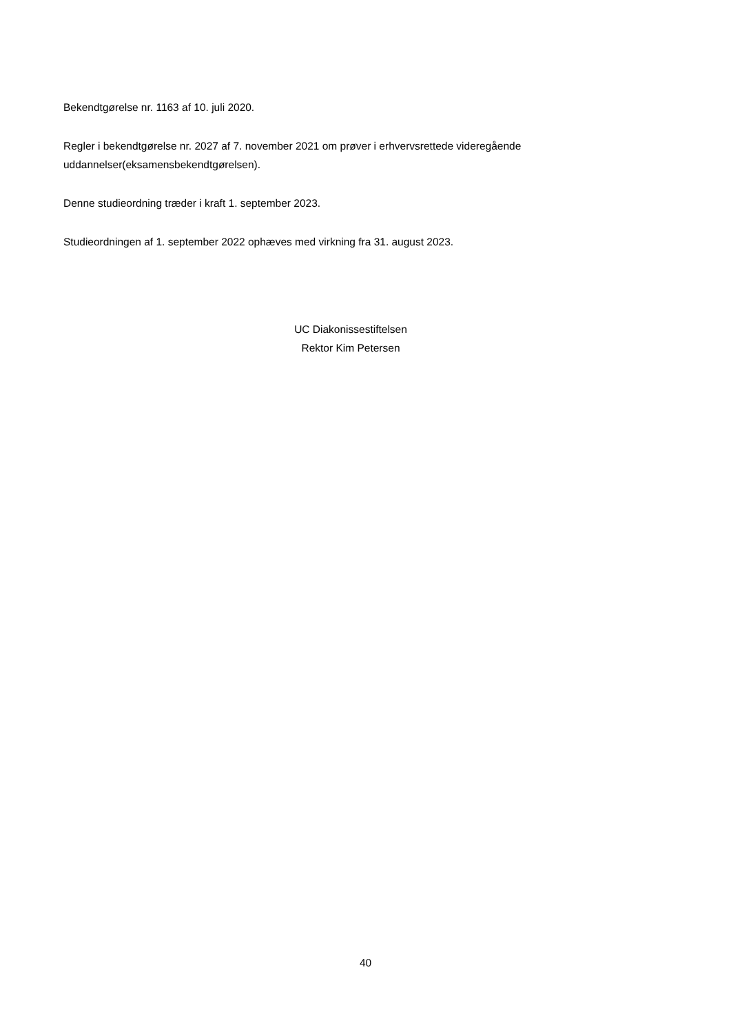Bekendtgørelse nr. 1163 af 10. juli 2020.
Regler i bekendtgørelse nr. 2027 af 7. november 2021 om prøver i erhvervsrettede videregående uddannelser(eksamensbekendtgørelsen).
Denne studieordning træder i kraft 1. september 2023.
Studieordningen af 1. september 2022 ophæves med virkning fra 31. august 2023.
UC Diakonissestiftelsen
Rektor Kim Petersen
40